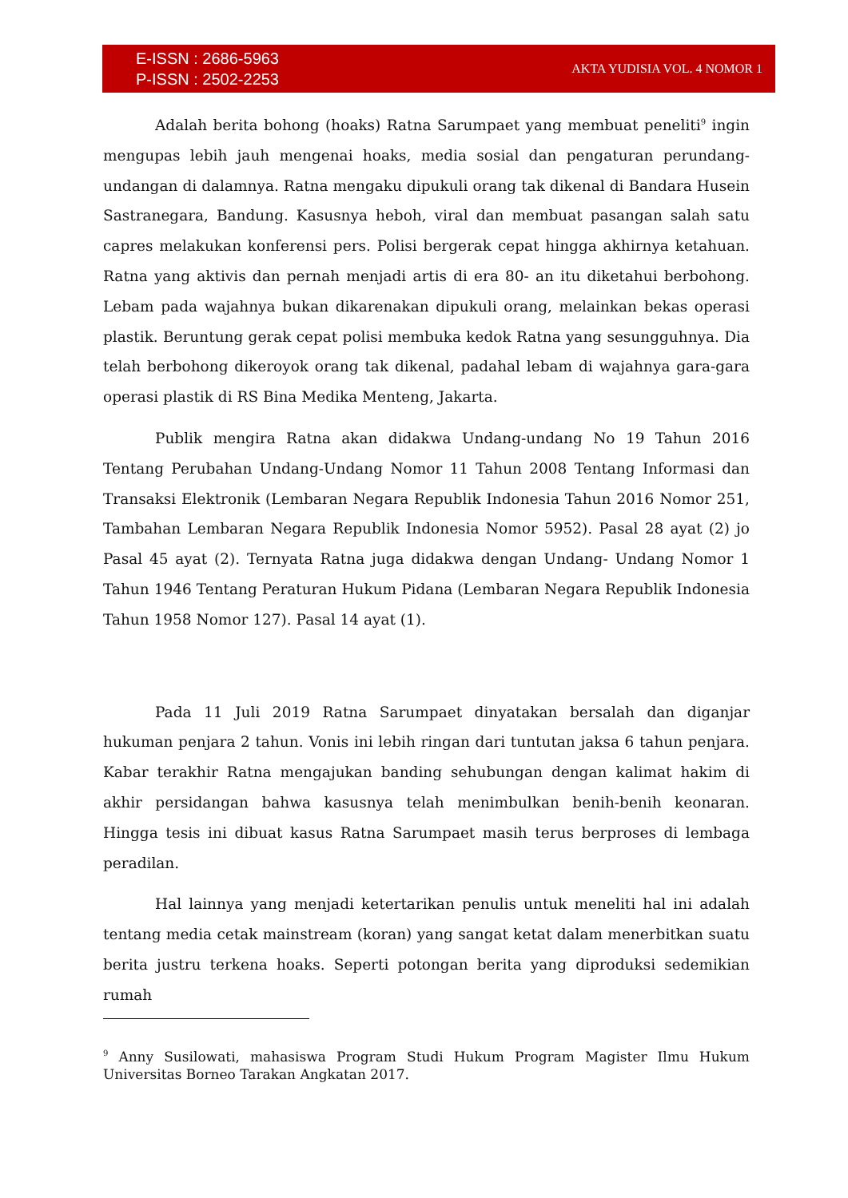E-ISSN : 2686-5963
P-ISSN : 2502-2253
AKTA YUDISIA VOL. 4 NOMOR 1
Adalah berita bohong (hoaks) Ratna Sarumpaet yang membuat peneliti<sup>9</sup> ingin mengupas lebih jauh mengenai hoaks, media sosial dan pengaturan perundang-undangan di dalamnya. Ratna mengaku dipukuli orang tak dikenal di Bandara Husein Sastranegara, Bandung. Kasusnya heboh, viral dan membuat pasangan salah satu capres melakukan konferensi pers. Polisi bergerak cepat hingga akhirnya ketahuan. Ratna yang aktivis dan pernah menjadi artis di era 80- an itu diketahui berbohong. Lebam pada wajahnya bukan dikarenakan dipukuli orang, melainkan bekas operasi plastik. Beruntung gerak cepat polisi membuka kedok Ratna yang sesungguhnya. Dia telah berbohong dikeroyok orang tak dikenal, padahal lebam di wajahnya gara-gara operasi plastik di RS Bina Medika Menteng, Jakarta.
Publik mengira Ratna akan didakwa Undang-undang No 19 Tahun 2016 Tentang Perubahan Undang-Undang Nomor 11 Tahun 2008 Tentang Informasi dan Transaksi Elektronik (Lembaran Negara Republik Indonesia Tahun 2016 Nomor 251, Tambahan Lembaran Negara Republik Indonesia Nomor 5952). Pasal 28 ayat (2) jo Pasal 45 ayat (2). Ternyata Ratna juga didakwa dengan Undang- Undang Nomor 1 Tahun 1946 Tentang Peraturan Hukum Pidana (Lembaran Negara Republik Indonesia Tahun 1958 Nomor 127). Pasal 14 ayat (1).
Pada 11 Juli 2019 Ratna Sarumpaet dinyatakan bersalah dan diganjar hukuman penjara 2 tahun. Vonis ini lebih ringan dari tuntutan jaksa 6 tahun penjara. Kabar terakhir Ratna mengajukan banding sehubungan dengan kalimat hakim di akhir persidangan bahwa kasusnya telah menimbulkan benih-benih keonaran. Hingga tesis ini dibuat kasus Ratna Sarumpaet masih terus berproses di lembaga peradilan.
Hal lainnya yang menjadi ketertarikan penulis untuk meneliti hal ini adalah tentang media cetak mainstream (koran) yang sangat ketat dalam menerbitkan suatu berita justru terkena hoaks. Seperti potongan berita yang diproduksi sedemikian rumah
<sup>9</sup> Anny Susilowati, mahasiswa Program Studi Hukum Program Magister Ilmu Hukum Universitas Borneo Tarakan Angkatan 2017.